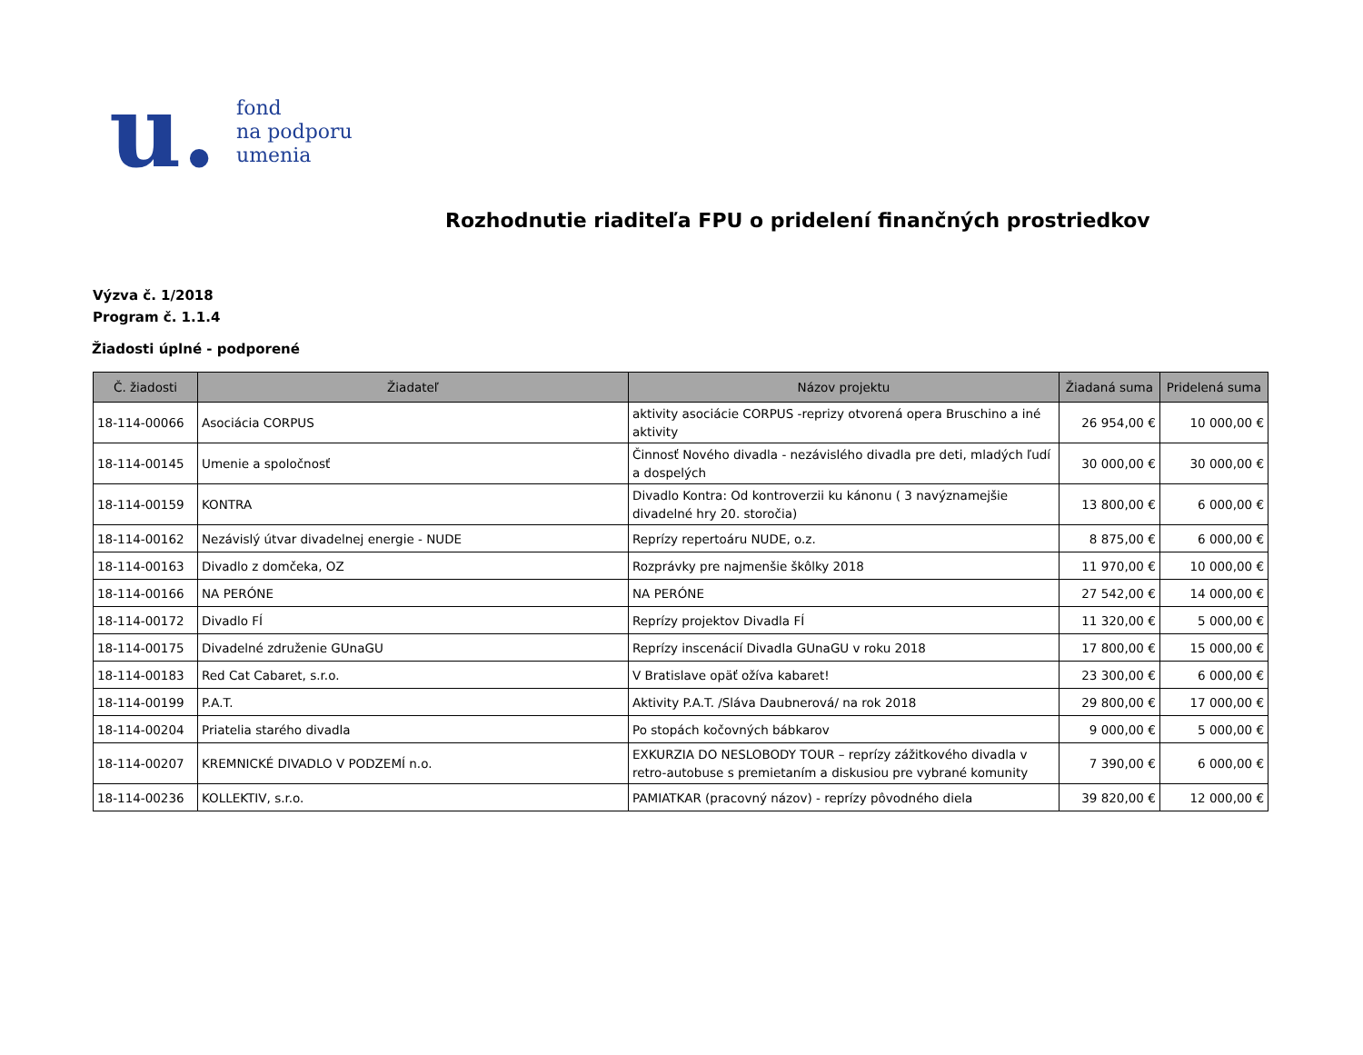u.
fond
na podporu
umenia
Rozhodnutie riaditeľa FPU o pridelení finančných prostriedkov
Výzva č. 1/2018
Program č. 1.1.4
Žiadosti úplné - podporené
| Č. žiadosti | Žiadateľ | Názov projektu | Žiadaná suma | Pridelená suma |
| --- | --- | --- | --- | --- |
| 18-114-00066 | Asociácia CORPUS | aktivity asociácie CORPUS -reprizy otvorená opera Bruschino a iné aktivity | 26 954,00 € | 10 000,00 € |
| 18-114-00145 | Umenie a spoločnosť | Činnosť Nového divadla - nezávislého divadla pre deti, mladých ľudí a dospelých | 30 000,00 € | 30 000,00 € |
| 18-114-00159 | KONTRA | Divadlo Kontra: Od kontroverzii ku kánonu ( 3 navýznamejšie divadelné hry 20. storočia) | 13 800,00 € | 6 000,00 € |
| 18-114-00162 | Nezávislý útvar divadelnej energie - NUDE | Reprízy repertoáru NUDE, o.z. | 8 875,00 € | 6 000,00 € |
| 18-114-00163 | Divadlo z domčeka, OZ | Rozprávky pre najmenšie škôlky 2018 | 11 970,00 € | 10 000,00 € |
| 18-114-00166 | NA PERÓNE | NA PERÓNE | 27 542,00 € | 14 000,00 € |
| 18-114-00172 | Divadlo FÍ | Reprízy projektov Divadla FÍ | 11 320,00 € | 5 000,00 € |
| 18-114-00175 | Divadelné združenie GUnaGU | Reprízy inscenácií Divadla GUnaGU v roku 2018 | 17 800,00 € | 15 000,00 € |
| 18-114-00183 | Red Cat Cabaret, s.r.o. | V Bratislave opäť ožíva kabaret! | 23 300,00 € | 6 000,00 € |
| 18-114-00199 | P.A.T. | Aktivity P.A.T. /Sláva Daubnerová/ na rok 2018 | 29 800,00 € | 17 000,00 € |
| 18-114-00204 | Priatelia starého divadla | Po stopách kočovných bábkarov | 9 000,00 € | 5 000,00 € |
| 18-114-00207 | KREMNICKÉ DIVADLO V PODZEMÍ n.o. | EXKURZIA DO NESLOBODY TOUR – reprízy zážitkového divadla v retro-autobuse s premietaním a diskusiou pre vybrané komunity | 7 390,00 € | 6 000,00 € |
| 18-114-00236 | KOLLEKTIV, s.r.o. | PAMIATKAR (pracovný názov) - reprízy pôvodného diela | 39 820,00 € | 12 000,00 € |